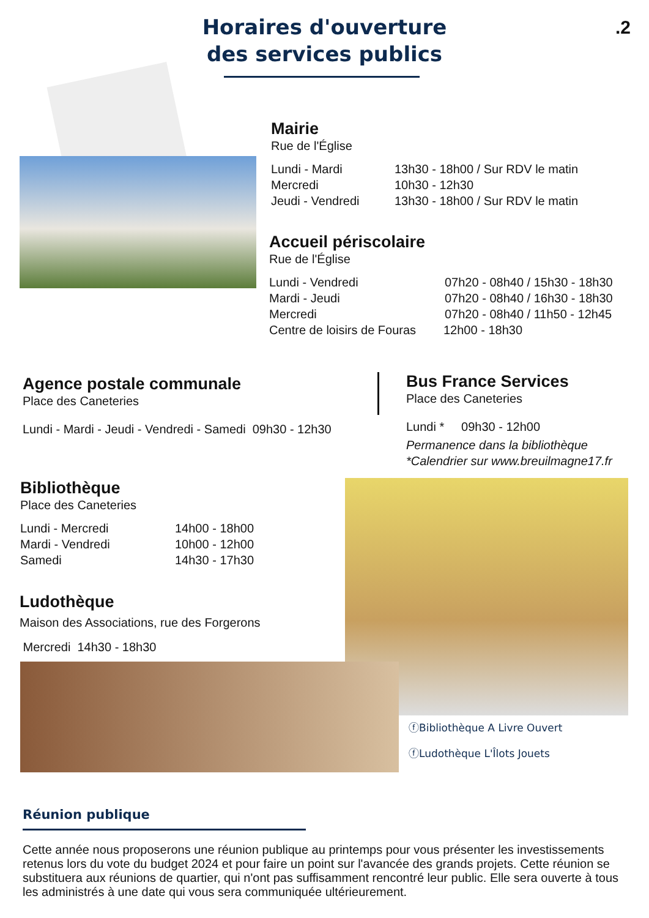.2
Horaires d'ouverture
des services publics
Mairie
Rue de l'Église
Lundi - Mardi 13h30 - 18h00 / Sur RDV le matin
Mercredi 10h30 - 12h30
Jeudi - Vendredi 13h30 - 18h00 / Sur RDV le matin
Accueil périscolaire
Rue de l'Église
Lundi - Vendredi 07h20 - 08h40 / 15h30 - 18h30
Mardi - Jeudi 07h20 - 08h40 / 16h30 - 18h30
Mercredi 07h20 - 08h40 / 11h50 - 12h45
Centre de loisirs de Fouras 12h00 - 18h30
Agence postale communale
Place des Caneteries
Lundi - Mardi - Jeudi - Vendredi - Samedi 09h30 - 12h30
Bus France Services
Place des Caneteries
Lundi * 09h30 - 12h00
Permanence dans la bibliothèque
*Calendrier sur www.breuilmagne17.fr
Bibliothèque
Place des Caneteries
Lundi - Mercredi 14h00 - 18h00
Mardi - Vendredi 10h00 - 12h00
Samedi 14h30 - 17h30
Ludothèque
Maison des Associations, rue des Forgerons
Mercredi 14h30 - 18h30
ⓕBibliothèque A Livre Ouvert
ⓕLudothèque L'Îlots Jouets
Réunion publique
Cette année nous proposerons une réunion publique au printemps pour vous présenter les investissements retenus lors du vote du budget 2024 et pour faire un point sur l'avancée des grands projets. Cette réunion se substituera aux réunions de quartier, qui n'ont pas suffisamment rencontré leur public. Elle sera ouverte à tous les administrés à une date qui vous sera communiquée ultérieurement.